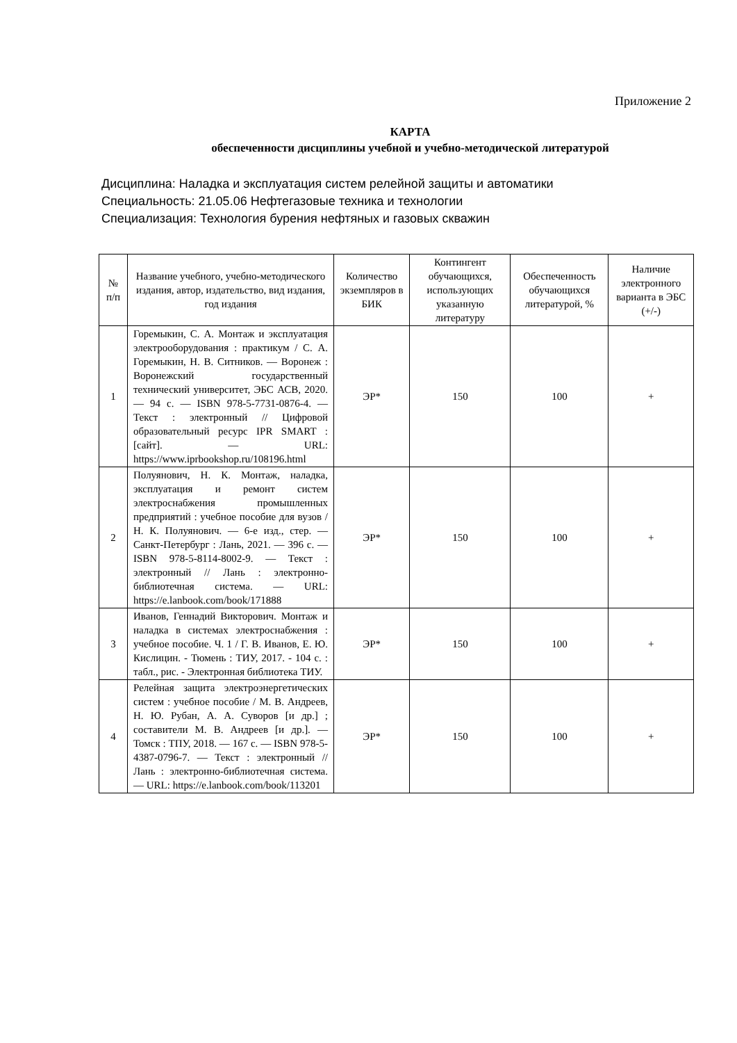Приложение 2
КАРТА
обеспеченности дисциплины учебной и учебно-методической литературой
Дисциплина: Наладка и эксплуатация систем релейной защиты и автоматики
Специальность: 21.05.06 Нефтегазовые техника и технологии
Специализация: Технология бурения нефтяных и газовых скважин
| № п/п | Название учебного, учебно-методического издания, автор, издательство, вид издания, год издания | Количество экземпляров в БИК | Контингент обучающихся, использующих указанную литературу | Обеспеченность обучающихся литературой, % | Наличие электронного варианта в ЭБС (+/-) |
| --- | --- | --- | --- | --- | --- |
| 1 | Горемыкин, С. А. Монтаж и эксплуатация электрооборудования : практикум / С. А. Горемыкин, Н. В. Ситников. — Воронеж : Воронежский государственный технический университет, ЭБС АСВ, 2020. — 94 c. — ISBN 978-5-7731-0876-4. — Текст : электронный // Цифровой образовательный ресурс IPR SMART : [сайт]. — URL: https://www.iprbookshop.ru/108196.html | ЭР* | 150 | 100 | + |
| 2 | Полуянович, Н. К. Монтаж, наладка, эксплуатация и ремонт систем электроснабжения промышленных предприятий : учебное пособие для вузов / Н. К. Полуянович. — 6-е изд., стер. — Санкт-Петербург : Лань, 2021. — 396 с. — ISBN 978-5-8114-8002-9. — Текст : электронный // Лань : электронно-библиотечная система. — URL: https://e.lanbook.com/book/171888 | ЭР* | 150 | 100 | + |
| 3 | Иванов, Геннадий Викторович. Монтаж и наладка в системах электроснабжения : учебное пособие. Ч. 1 / Г. В. Иванов, Е. Ю. Кислицин. - Тюмень : ТИУ, 2017. - 104 с. : табл., рис. - Электронная библиотека ТИУ. | ЭР* | 150 | 100 | + |
| 4 | Релейная защита электроэнергетических систем : учебное пособие / М. В. Андреев, Н. Ю. Рубан, А. А. Суворов [и др.] ; составители М. В. Андреев [и др.]. — Томск : ТПУ, 2018. — 167 с. — ISBN 978-5-4387-0796-7. — Текст : электронный // Лань : электронно-библиотечная система. — URL: https://e.lanbook.com/book/113201 | ЭР* | 150 | 100 | + |